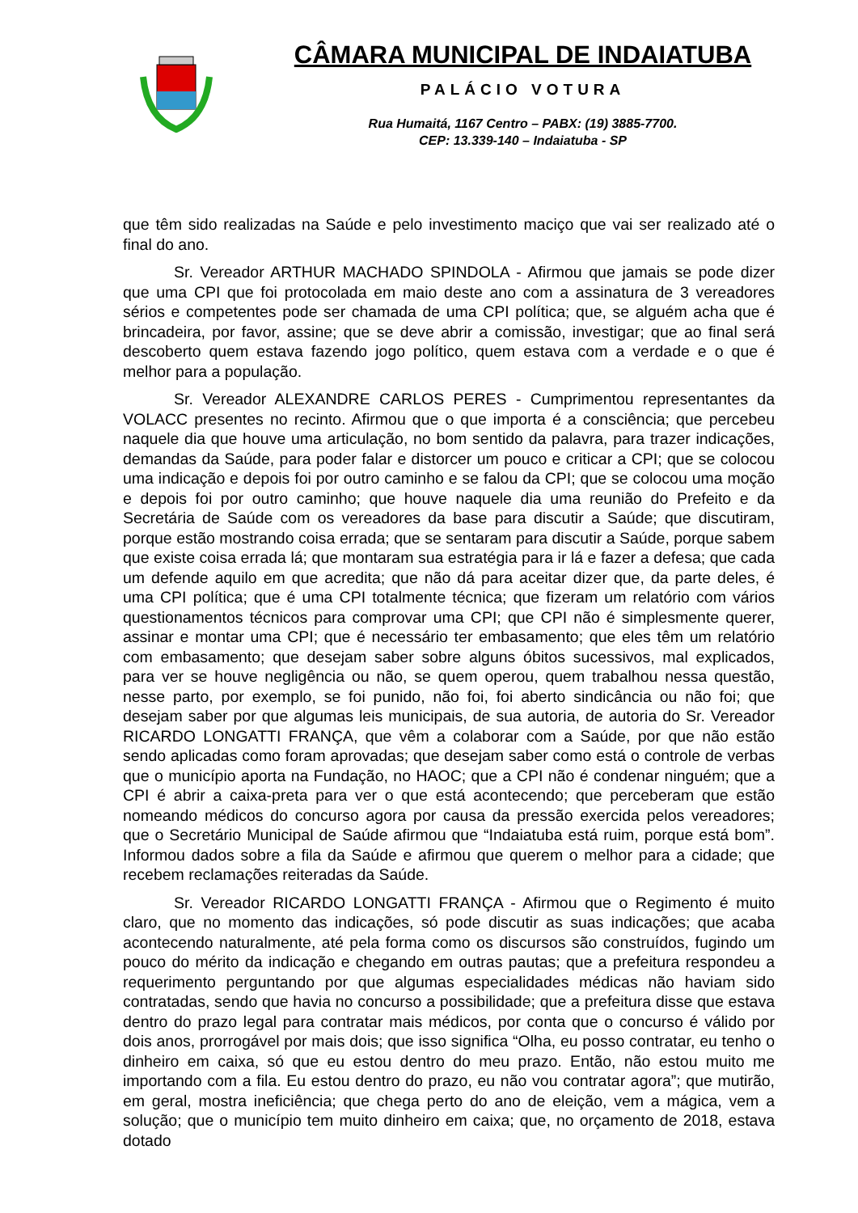CÂMARA MUNICIPAL DE INDAIATUBA
PALÁCIO VOTURA
Rua Humaitá, 1167 Centro – PABX: (19) 3885-7700.
CEP: 13.339-140 – Indaiatuba - SP
que têm sido realizadas na Saúde e pelo investimento maciço que vai ser realizado até o final do ano.
Sr. Vereador ARTHUR MACHADO SPINDOLA - Afirmou que jamais se pode dizer que uma CPI que foi protocolada em maio deste ano com a assinatura de 3 vereadores sérios e competentes pode ser chamada de uma CPI política; que, se alguém acha que é brincadeira, por favor, assine; que se deve abrir a comissão, investigar; que ao final será descoberto quem estava fazendo jogo político, quem estava com a verdade e o que é melhor para a população.
Sr. Vereador ALEXANDRE CARLOS PERES - Cumprimentou representantes da VOLACC presentes no recinto. Afirmou que o que importa é a consciência; que percebeu naquele dia que houve uma articulação, no bom sentido da palavra, para trazer indicações, demandas da Saúde, para poder falar e distorcer um pouco e criticar a CPI; que se colocou uma indicação e depois foi por outro caminho e se falou da CPI; que se colocou uma moção e depois foi por outro caminho; que houve naquele dia uma reunião do Prefeito e da Secretária de Saúde com os vereadores da base para discutir a Saúde; que discutiram, porque estão mostrando coisa errada; que se sentaram para discutir a Saúde, porque sabem que existe coisa errada lá; que montaram sua estratégia para ir lá e fazer a defesa; que cada um defende aquilo em que acredita; que não dá para aceitar dizer que, da parte deles, é uma CPI política; que é uma CPI totalmente técnica; que fizeram um relatório com vários questionamentos técnicos para comprovar uma CPI; que CPI não é simplesmente querer, assinar e montar uma CPI; que é necessário ter embasamento; que eles têm um relatório com embasamento; que desejam saber sobre alguns óbitos sucessivos, mal explicados, para ver se houve negligência ou não, se quem operou, quem trabalhou nessa questão, nesse parto, por exemplo, se foi punido, não foi, foi aberto sindicância ou não foi; que desejam saber por que algumas leis municipais, de sua autoria, de autoria do Sr. Vereador RICARDO LONGATTI FRANÇA, que vêm a colaborar com a Saúde, por que não estão sendo aplicadas como foram aprovadas; que desejam saber como está o controle de verbas que o município aporta na Fundação, no HAOC; que a CPI não é condenar ninguém; que a CPI é abrir a caixa-preta para ver o que está acontecendo; que perceberam que estão nomeando médicos do concurso agora por causa da pressão exercida pelos vereadores; que o Secretário Municipal de Saúde afirmou que “Indaiatuba está ruim, porque está bom”. Informou dados sobre a fila da Saúde e afirmou que querem o melhor para a cidade; que recebem reclamações reiteradas da Saúde.
Sr. Vereador RICARDO LONGATTI FRANÇA - Afirmou que o Regimento é muito claro, que no momento das indicações, só pode discutir as suas indicações; que acaba acontecendo naturalmente, até pela forma como os discursos são construídos, fugindo um pouco do mérito da indicação e chegando em outras pautas; que a prefeitura respondeu a requerimento perguntando por que algumas especialidades médicas não haviam sido contratadas, sendo que havia no concurso a possibilidade; que a prefeitura disse que estava dentro do prazo legal para contratar mais médicos, por conta que o concurso é válido por dois anos, prorrogável por mais dois; que isso significa “Olha, eu posso contratar, eu tenho o dinheiro em caixa, só que eu estou dentro do meu prazo. Então, não estou muito me importando com a fila. Eu estou dentro do prazo, eu não vou contratar agora”; que mutirão, em geral, mostra ineficiência; que chega perto do ano de eleição, vem a mágica, vem a solução; que o município tem muito dinheiro em caixa; que, no orçamento de 2018, estava dotado